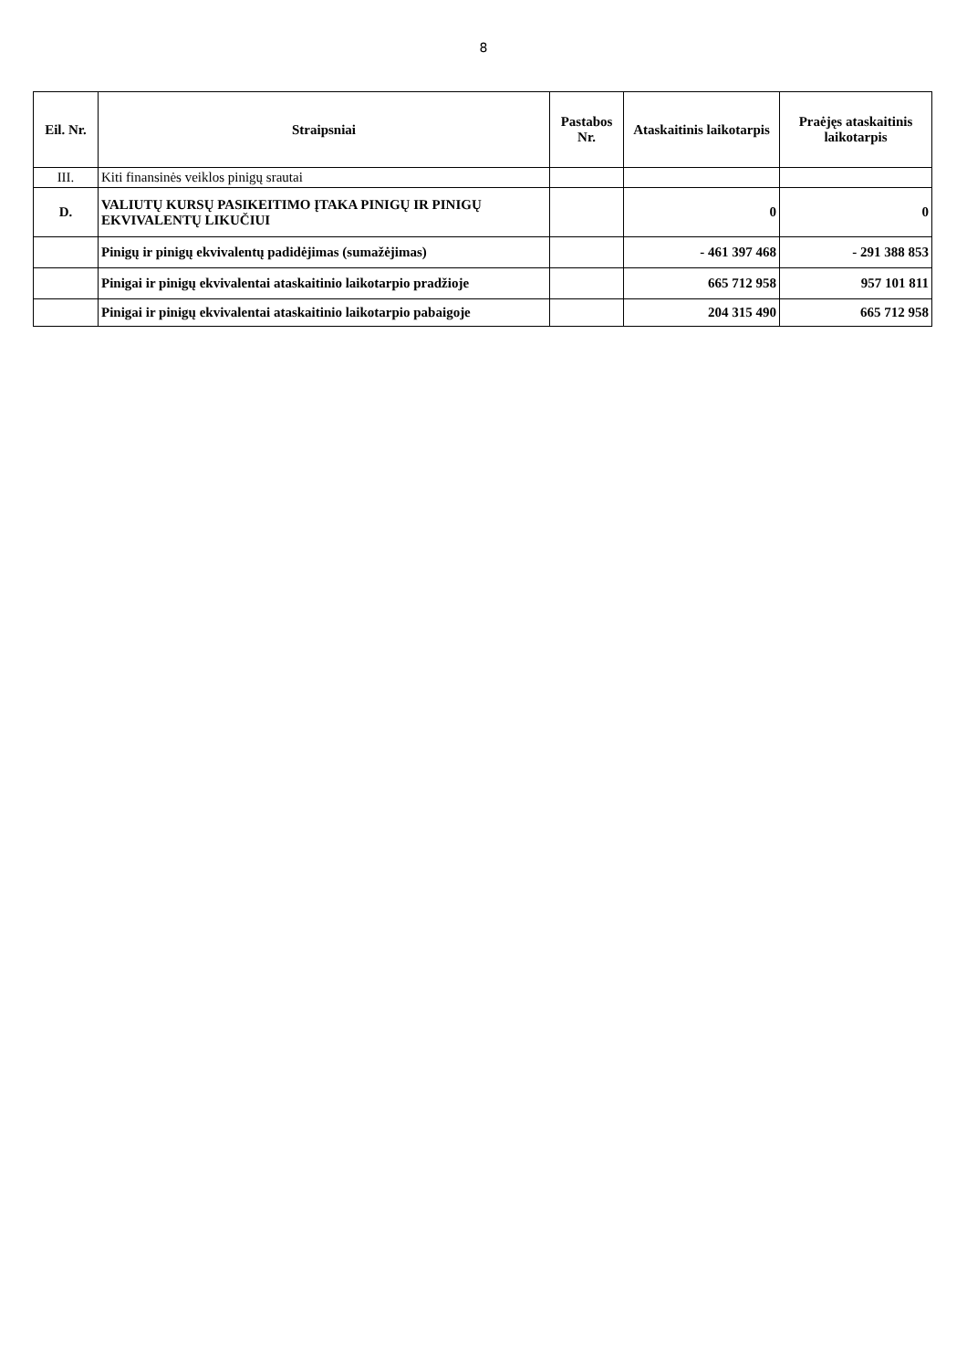8
| Eil. Nr. | Straipsniai | Pastabos Nr. | Ataskaitinis laikotarpis | Praėjęs ataskaitinis laikotarpis |
| --- | --- | --- | --- | --- |
| III. | Kiti finansinės veiklos pinigų srautai | | | |
| D. | VALIUTŲ KURSŲ PASIKEITIMO ĮTAKA PINIGŲ IR PINIGŲ EKVIVALENTŲ LIKUČIUI | | 0 | 0 |
| | Pinigų ir pinigų ekvivalentų padidėjimas (sumažėjimas) | | - 461 397 468 | - 291 388 853 |
| | Pinigai ir pinigų ekvivalentai ataskaitinio laikotarpio pradžioje | | 665 712 958 | 957 101 811 |
| | Pinigai ir pinigų ekvivalentai ataskaitinio laikotarpio pabaigoje | | 204 315 490 | 665 712 958 |